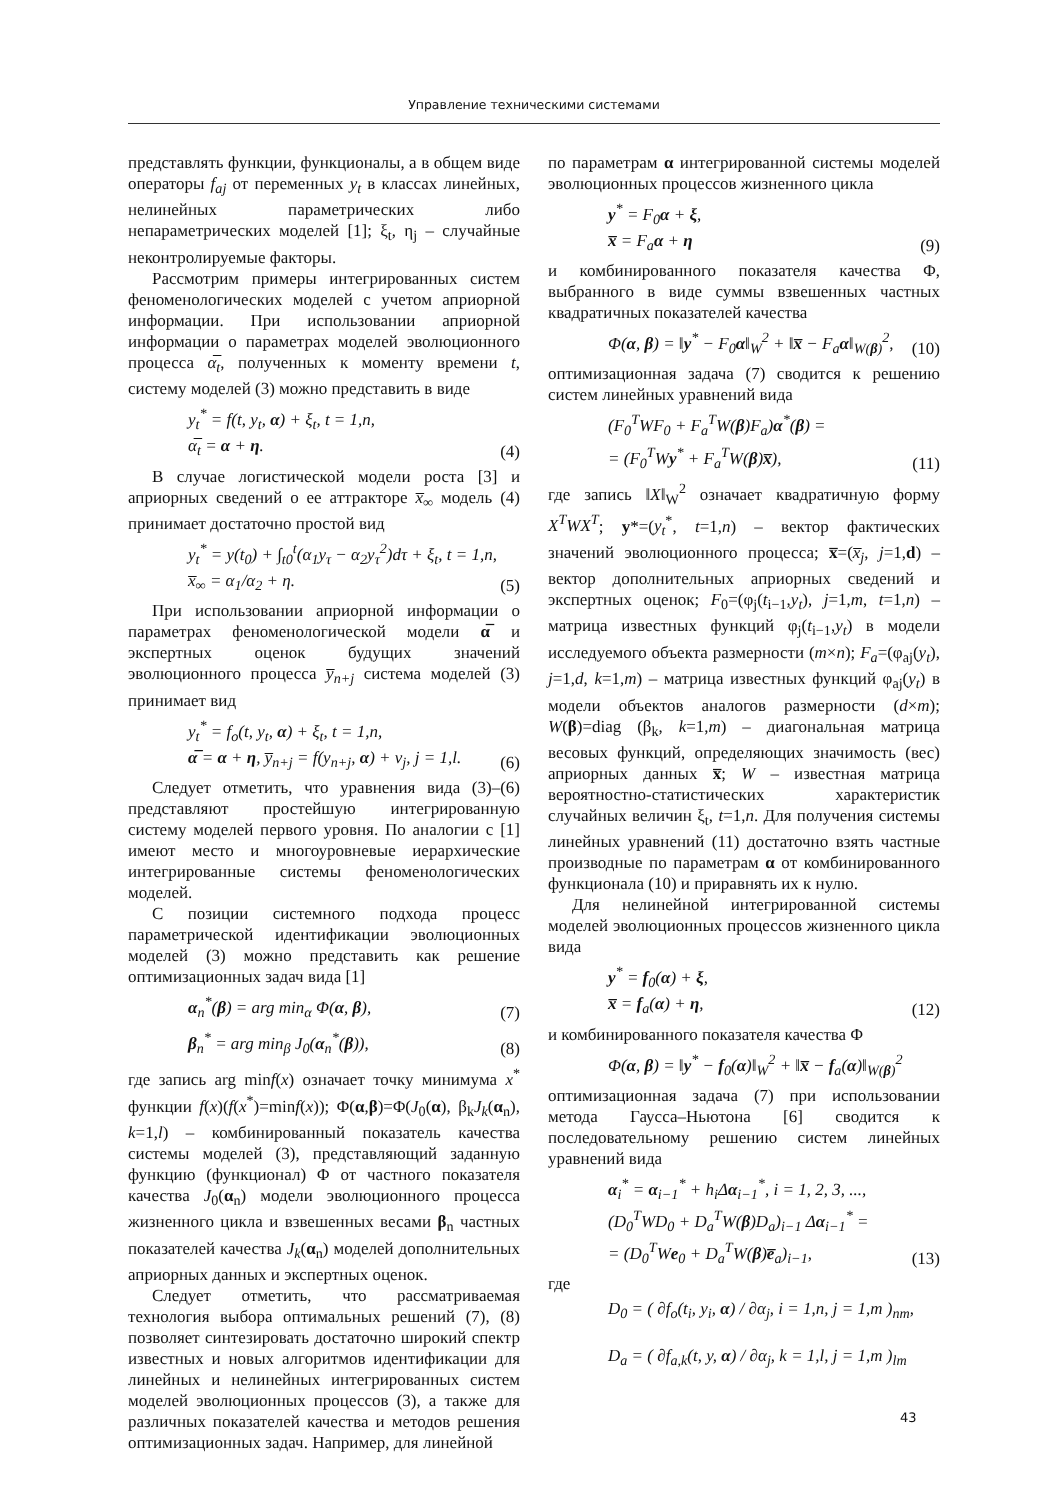Управление техническими системами
представлять функции, функционалы, а в общем виде операторы f<sub>aj</sub> от переменных y<sub>t</sub> в классах линейных, нелинейных параметрических либо непараметрических моделей [1]; ξ<sub>t</sub>, η<sub>j</sub> – случайные неконтролируемые факторы.
Рассмотрим примеры интегрированных систем феноменологических моделей с учетом априорной информации. При использовании априорной информации о параметрах моделей эволюционного процесса α̅<sub>t</sub>, полученных к моменту времени t, систему моделей (3) можно представить в виде
y<sub>t</sub><sup>*</sup> = f(t, y<sub>t</sub>, α) + ξ<sub>t</sub>, t = 1,n,
α̅<sub>t</sub> = α + η.
(4)
В случае логистической модели роста [3] и априорных сведений о ее аттракторе x̅<sub>∞</sub> модель (4) принимает достаточно простой вид
y<sub>t</sub><sup>*</sup> = y(t<sub>0</sub>) + ∫<sub>t0</sub><sup>t</sup>(α<sub>1</sub>y<sub>τ</sub> − α<sub>2</sub>y<sub>τ</sub><sup>2</sup>)dτ + ξ<sub>t</sub>, t = 1,n,
x̅<sub>∞</sub> = α<sub>1</sub>/α<sub>2</sub> + η.
(5)
При использовании априорной информации о параметрах феноменологической модели α̅ и экспертных оценок будущих значений эволюционного процесса y̅<sub>n+j</sub> система моделей (3) принимает вид
y<sub>t</sub><sup>*</sup> = f<sub>o</sub>(t, y<sub>t</sub>, α) + ξ<sub>t</sub>, t = 1,n,
α̅ = α + η, y̅<sub>n+j</sub> = f(y<sub>n+j</sub>, α) + ν<sub>j</sub>, j = 1,l.
(6)
Следует отметить, что уравнения вида (3)–(6) представляют простейшую интегрированную систему моделей первого уровня. По аналогии с [1] имеют место и многоуровневые иерархические интегрированные системы феноменологических моделей.
С позиции системного подхода процесс параметрической идентификации эволюционных моделей (3) можно представить как решение оптимизационных задач вида [1]
α<sub>n</sub><sup>*</sup>(β) = arg min<sub>α</sub> Φ(α, β),
(7)
β<sub>n</sub><sup>*</sup> = arg min<sub>β</sub> J<sub>0</sub>(α<sub>n</sub><sup>*</sup>(β)),
(8)
где запись arg minf(x) означает точку минимума x<sup>*</sup> функции f(x)(f(x<sup>*</sup>)=minf(x)); Φ(α,β)=Φ(J<sub>0</sub>(α), β<sub>k</sub>J<sub>k</sub>(α<sub>n</sub>), k=1,l) – комбинированный показатель качества системы моделей (3), представляющий заданную функцию (функционал) Φ от частного показателя качества J<sub>0</sub>(α<sub>n</sub>) модели эволюционного процесса жизненного цикла и взвешенных весами β<sub>n</sub> частных показателей качества J<sub>k</sub>(α<sub>n</sub>) моделей дополнительных априорных данных и экспертных оценок.
Следует отметить, что рассматриваемая технология выбора оптимальных решений (7), (8) позволяет синтезировать достаточно широкий спектр известных и новых алгоритмов идентификации для линейных и нелинейных интегрированных систем моделей эволюционных процессов (3), а также для различных показателей качества и методов решения оптимизационных задач. Например, для линейной
по параметрам α интегрированной системы моделей эволюционных процессов жизненного цикла
y<sup>*</sup> = F<sub>0</sub>α + ξ,
x̅ = F<sub>a</sub>α + η
(9)
и комбинированного показателя качества Φ, выбранного в виде суммы взвешенных частных квадратичных показателей качества
Φ(α, β) = ‖y<sup>*</sup> − F<sub>0</sub>α‖<sub>W</sub><sup>2</sup> + ‖x̅ − F<sub>a</sub>α‖<sub>W(β)</sub><sup>2</sup>,
(10)
оптимизационная задача (7) сводится к решению систем линейных уравнений вида
(F<sub>0</sub><sup>T</sup>WF<sub>0</sub> + F<sub>a</sub><sup>T</sup>W(β)F<sub>a</sub>)α<sup>*</sup>(β) =
= (F<sub>0</sub><sup>T</sup>Wy<sup>*</sup> + F<sub>a</sub><sup>T</sup>W(β)x̅),
(11)
где запись ‖X‖<sub>W</sub><sup>2</sup> означает квадратичную форму X<sup>T</sup>WX<sup>T</sup>; y*=(y<sub>t</sub><sup>*</sup>, t=1,n) – вектор фактических значений эволюционного процесса; x̅=(x̅<sub>j</sub>, j=1,d) – вектор дополнительных априорных сведений и экспертных оценок; F<sub>0</sub>=(φ<sub>j</sub>(t<sub>i−1</sub>,y<sub>t</sub>), j=1,m, t=1,n) – матрица известных функций φ<sub>j</sub>(t<sub>i−1</sub>,y<sub>t</sub>) в модели исследуемого объекта размерности (m×n); F<sub>a</sub>=(φ<sub>aj</sub>(y<sub>t</sub>), j=1,d, k=1,m) – матрица известных функций φ<sub>aj</sub>(y<sub>t</sub>) в модели объектов аналогов размерности (d×m); W(β)=diag (β<sub>k</sub>, k=1,m) – диагональная матрица весовых функций, определяющих значимость (вес) априорных данных x̅; W – известная матрица вероятностно-статистических характеристик случайных величин ξ<sub>t</sub>, t=1,n. Для получения системы линейных уравнений (11) достаточно взять частные производные по параметрам α от комбинированного функционала (10) и приравнять их к нулю.
Для нелинейной интегрированной системы моделей эволюционных процессов жизненного цикла вида
y<sup>*</sup> = f<sub>0</sub>(α) + ξ,
x̅ = f<sub>a</sub>(α) + η,
(12)
и комбинированного показателя качества Φ
Φ(α, β) = ‖y<sup>*</sup> − f<sub>0</sub>(α)‖<sub>W</sub><sup>2</sup> + ‖x̅ − f<sub>a</sub>(α)‖<sub>W(β)</sub><sup>2</sup>
оптимизационная задача (7) при использовании метода Гаусса–Ньютона [6] сводится к последовательному решению систем линейных уравнений вида
α<sub>i</sub><sup>*</sup> = α<sub>i−1</sub><sup>*</sup> + h<sub>i</sub>Δα<sub>i−1</sub><sup>*</sup>, i = 1, 2, 3, ...,
(D<sub>0</sub><sup>T</sup>WD<sub>0</sub> + D<sub>a</sub><sup>T</sup>W(β)D<sub>a</sub>)<sub>i−1</sub> Δα<sub>i−1</sub><sup>*</sup> =
= (D<sub>0</sub><sup>T</sup>We<sub>0</sub> + D<sub>a</sub><sup>T</sup>W(β)e̅<sub>a</sub>)<sub>i−1</sub>,
(13)
где
D<sub>0</sub> = ( ∂f<sub>o</sub>(t<sub>i</sub>, y<sub>i</sub>, α) / ∂α<sub>j</sub>, i = 1,n, j = 1,m )<sub>nm</sub>,
D<sub>a</sub> = ( ∂f<sub>a,k</sub>(t, y, α) / ∂α<sub>j</sub>, k = 1,l, j = 1,m )<sub>lm</sub>
43